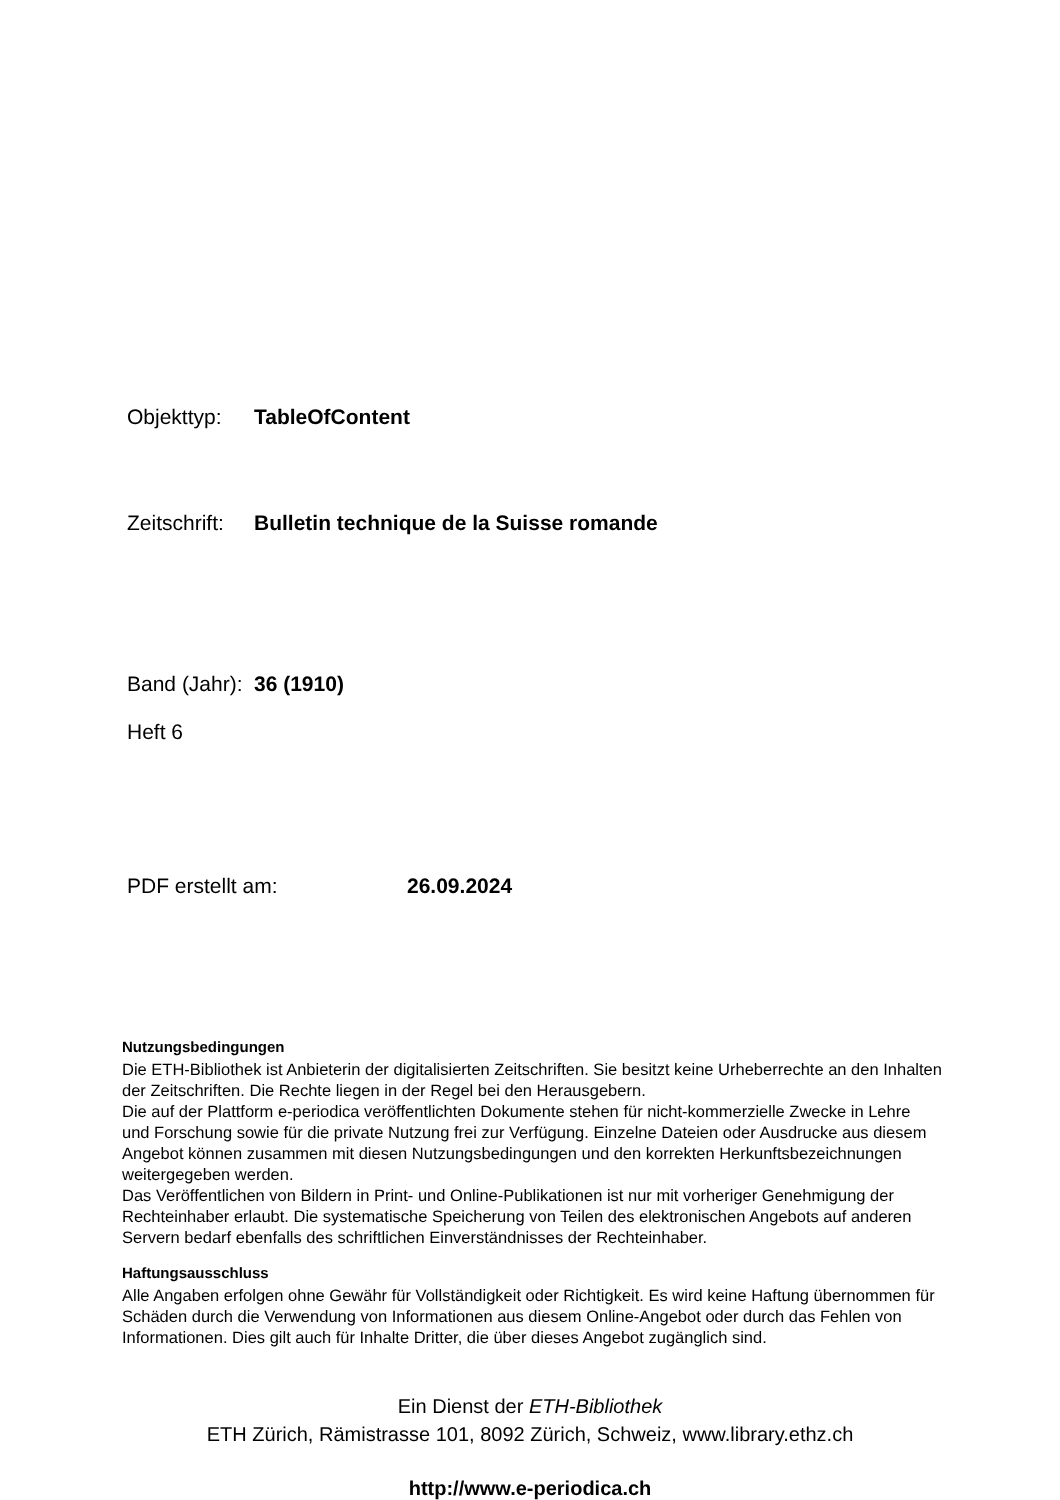Objekttyp: TableOfContent
Zeitschrift: Bulletin technique de la Suisse romande
Band (Jahr): 36 (1910)
Heft 6
PDF erstellt am: 26.09.2024
Nutzungsbedingungen
Die ETH-Bibliothek ist Anbieterin der digitalisierten Zeitschriften. Sie besitzt keine Urheberrechte an den Inhalten der Zeitschriften. Die Rechte liegen in der Regel bei den Herausgebern.
Die auf der Plattform e-periodica veröffentlichten Dokumente stehen für nicht-kommerzielle Zwecke in Lehre und Forschung sowie für die private Nutzung frei zur Verfügung. Einzelne Dateien oder Ausdrucke aus diesem Angebot können zusammen mit diesen Nutzungsbedingungen und den korrekten Herkunftsbezeichnungen weitergegeben werden.
Das Veröffentlichen von Bildern in Print- und Online-Publikationen ist nur mit vorheriger Genehmigung der Rechteinhaber erlaubt. Die systematische Speicherung von Teilen des elektronischen Angebots auf anderen Servern bedarf ebenfalls des schriftlichen Einverständnisses der Rechteinhaber.
Haftungsausschluss
Alle Angaben erfolgen ohne Gewähr für Vollständigkeit oder Richtigkeit. Es wird keine Haftung übernommen für Schäden durch die Verwendung von Informationen aus diesem Online-Angebot oder durch das Fehlen von Informationen. Dies gilt auch für Inhalte Dritter, die über dieses Angebot zugänglich sind.
Ein Dienst der ETH-Bibliothek
ETH Zürich, Rämistrasse 101, 8092 Zürich, Schweiz, www.library.ethz.ch
http://www.e-periodica.ch